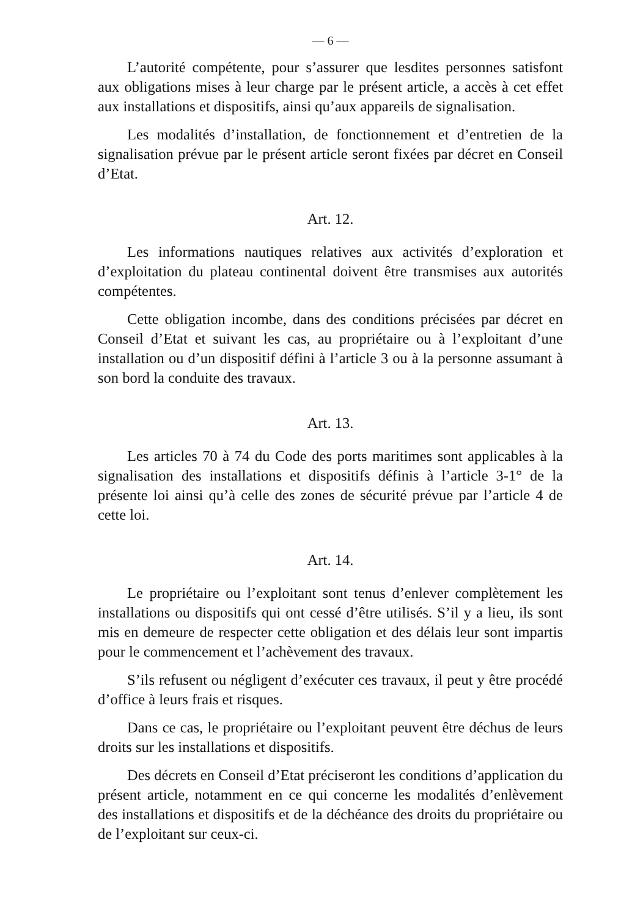— 6 —
L’autorité compétente, pour s’assurer que lesdites personnes satisfont aux obligations mises à leur charge par le présent article, a accès à cet effet aux installations et dispositifs, ainsi qu’aux appareils de signalisation.
Les modalités d’installation, de fonctionnement et d’entretien de la signalisation prévue par le présent article seront fixées par décret en Conseil d’Etat.
Art. 12.
Les informations nautiques relatives aux activités d’exploration et d’exploitation du plateau continental doivent être transmises aux autorités compétentes.
Cette obligation incombe, dans des conditions précisées par décret en Conseil d’Etat et suivant les cas, au propriétaire ou à l’exploitant d’une installation ou d’un dispositif défini à l’article 3 ou à la personne assumant à son bord la conduite des travaux.
Art. 13.
Les articles 70 à 74 du Code des ports maritimes sont applicables à la signalisation des installations et dispositifs définis à l’article 3-1° de la présente loi ainsi qu’à celle des zones de sécurité prévue par l’article 4 de cette loi.
Art. 14.
Le propriétaire ou l’exploitant sont tenus d’enlever complètement les installations ou dispositifs qui ont cessé d’être utilisés. S’il y a lieu, ils sont mis en demeure de respecter cette obligation et des délais leur sont impartis pour le commencement et l’achèvement des travaux.
S’ils refusent ou négligent d’exécuter ces travaux, il peut y être procédé d’office à leurs frais et risques.
Dans ce cas, le propriétaire ou l’exploitant peuvent être déchus de leurs droits sur les installations et dispositifs.
Des décrets en Conseil d’Etat préciseront les conditions d’application du présent article, notamment en ce qui concerne les modalités d’enlèvement des installations et dispositifs et de la déchéance des droits du propriétaire ou de l’exploitant sur ceux-ci.